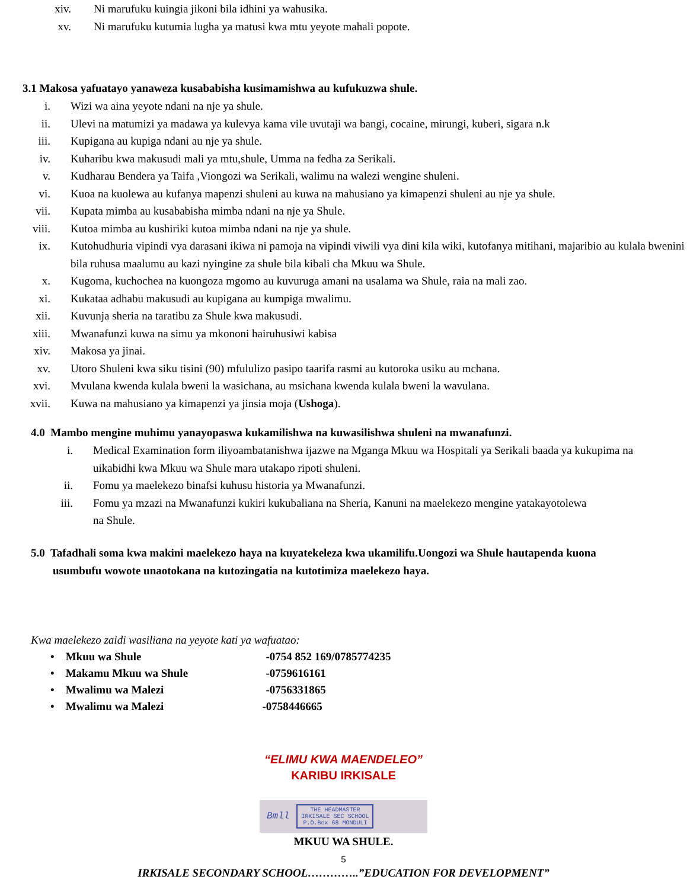xiv. Ni marufuku kuingia jikoni bila idhini ya wahusika.
xv. Ni marufuku kutumia lugha ya matusi kwa mtu yeyote mahali popote.
3.1 Makosa yafuatayo yanaweza kusababisha kusimamishwa au kufukuzwa shule.
i. Wizi wa aina yeyote ndani na nje ya shule.
ii. Ulevi na matumizi ya madawa ya kulevya kama vile uvutaji wa bangi, cocaine, mirungi, kuberi, sigara n.k
iii. Kupigana au kupiga ndani au nje ya shule.
iv. Kuharibu kwa makusudi mali ya mtu,shule, Umma na fedha za Serikali.
v. Kudharau Bendera ya Taifa ,Viongozi wa Serikali, walimu na walezi wengine shuleni.
vi. Kuoa na kuolewa au kufanya mapenzi shuleni au kuwa na mahusiano ya kimapenzi shuleni au nje ya shule.
vii. Kupata mimba au kusababisha mimba ndani na nje ya Shule.
viii. Kutoa mimba au kushiriki kutoa mimba ndani na nje ya shule.
ix. Kutohudhuria vipindi vya darasani ikiwa ni pamoja na vipindi viwili vya dini kila wiki, kutofanya mitihani, majaribio au kulala bwenini bila ruhusa maalumu au kazi nyingine za shule bila kibali cha Mkuu wa Shule.
x. Kugoma, kuchochea na kuongoza mgomo au kuvuruga amani na usalama wa Shule, raia na mali zao.
xi. Kukataa adhabu makusudi au kupigana au kumpiga mwalimu.
xii. Kuvunja sheria na taratibu za Shule kwa makusudi.
xiii. Mwanafunzi kuwa na simu ya mkononi hairuhusiwi kabisa
xiv. Makosa ya jinai.
xv. Utoro Shuleni kwa siku tisini (90) mfululizo pasipo taarifa rasmi au kutoroka usiku au mchana.
xvi. Mvulana kwenda kulala bweni la wasichana, au msichana kwenda kulala bweni la wavulana.
xvii. Kuwa na mahusiano ya kimapenzi ya jinsia moja (Ushoga).
4.0 Mambo mengine muhimu yanayopaswa kukamilishwa na kuwasilishwa shuleni na mwanafunzi.
i. Medical Examination form iliyoambatanishwa ijazwe na Mganga Mkuu wa Hospitali ya Serikali baada ya kukupima na uikabidhi kwa Mkuu wa Shule mara utakapo ripoti shuleni.
ii. Fomu ya maelekezo binafsi kuhusu historia ya Mwanafunzi.
iii. Fomu ya mzazi na Mwanafunzi kukiri kukubaliana na Sheria, Kanuni na maelekezo mengine yatakayotolewa na Shule.
5.0 Tafadhali soma kwa makini maelekezo haya na kuyatekeleza kwa ukamilifu.Uongozi wa Shule hautapenda kuona usumbufu wowote unaotokana na kutozingatia na kutotimiza maelekezo haya.
Kwa maelekezo zaidi wasiliana na yeyote kati ya wafuatao:
• Mkuu wa Shule -0754 852 169/0785774235
• Makamu Mkuu wa Shule -0759616161
• Mwalimu wa Malezi -0756331865
• Mwalimu wa Malezi -0758446665
“ELIMU KWA MAENDELEO”
KARIBU IRKISALE
Bmll THE HEADMASTER
IRKISALE SEC SCHOOL
P.O.Box 68 MONDULI
MKUU WA SHULE.
5
IRKISALE SECONDARY SCHOOL…………..”EDUCATION FOR DEVELOPMENT”